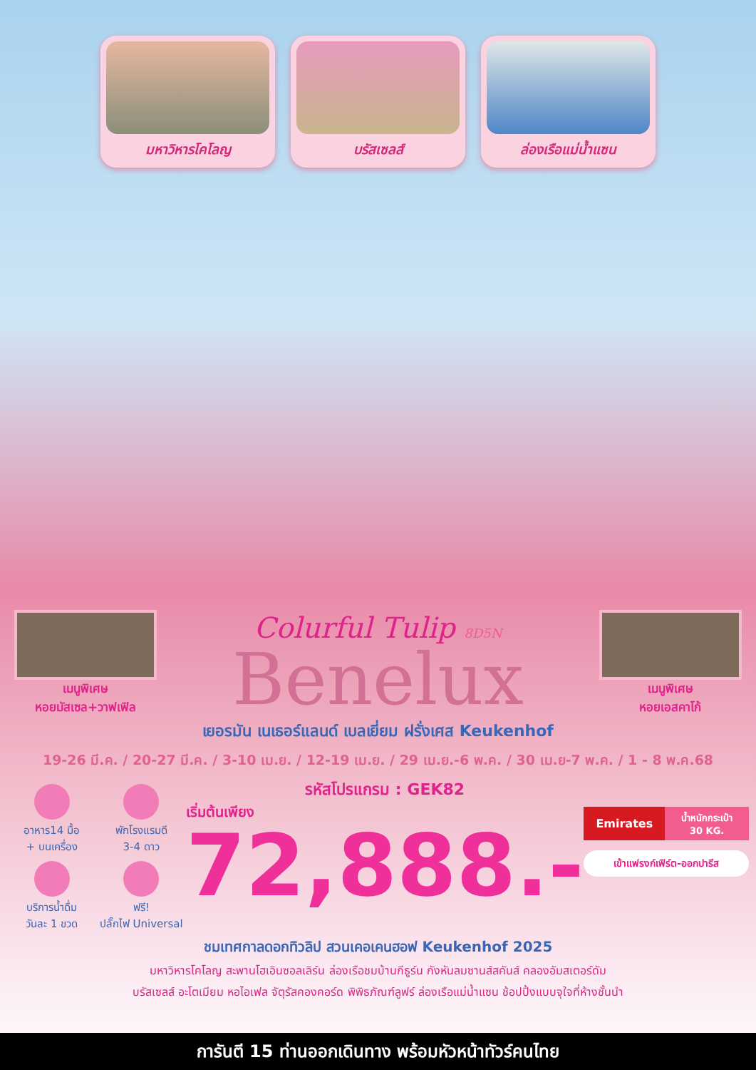มหาวิหารโคโลญ บรัสเซลส์ ล่องเรือแม่น้ำแซน
เมนูพิเศษ
หอยมัสเซล+วาฟเฟิล
Colurful Tulip 8D5N
Benelux
เมนูพิเศษ
หอยเอสคาโก้
เยอรมัน เนเธอร์แลนด์ เบลเยี่ยม ฝรั่งเศส Keukenhof
19-26 มี.ค. / 20-27 มี.ค. / 3-10 เม.ย. / 12-19 เม.ย. / 29 เม.ย.-6 พ.ค. / 30 เม.ย-7 พ.ค. / 1 - 8 พ.ค.68
อาหาร14 มื้อ
+ บนเครื่อง
บริการน้ำดื่ม
วันละ 1 ขวด
พักโรงแรมดี
3-4 ดาว
ฟรี!
ปลั๊กไฟ Universal
รหัสโปรแกรม : GEK82
เริ่มต้นเพียง
72,888.-
Emirates น้ำหนักกระเป๋า
30 KG.
เข้าแฟรงก์เฟิร์ต-ออกปารีส
ชมเทศกาลดอกทิวลิป สวนเคอเคนฮอฟ Keukenhof 2025
มหาวิหารโคโลญ สะพานโฮเอินซอลเลิร์น ล่องเรือชมบ้านกีธูร์น กังหันลมซานส์สคันส์ คลองอัมสเตอร์ดัม
บรัสเซลส์ อะโตเมียม หอไอเฟล จัตุรัสคองคอร์ด พิพิธภัณฑ์ลูฟร์ ล่องเรือแม่น้ำแซน ช้อปปิ้งแบบจุใจที่ห้างชั้นนำ
การันตี 15 ท่านออกเดินทาง พร้อมหัวหน้าทัวร์คนไทย